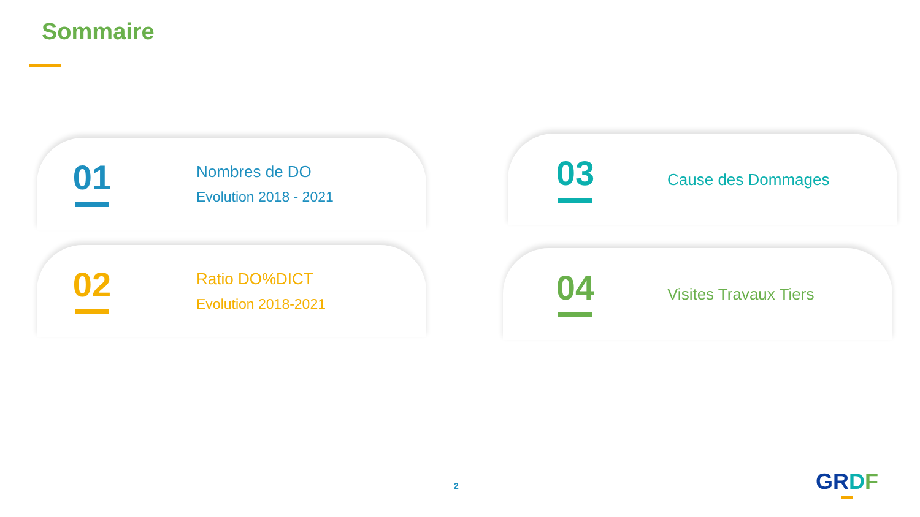Sommaire
01
Nombres de DO
Evolution 2018 - 2021
02
Ratio DO%DICT
Evolution 2018-2021
03
Cause des Dommages
04
Visites Travaux Tiers
2 GRDF